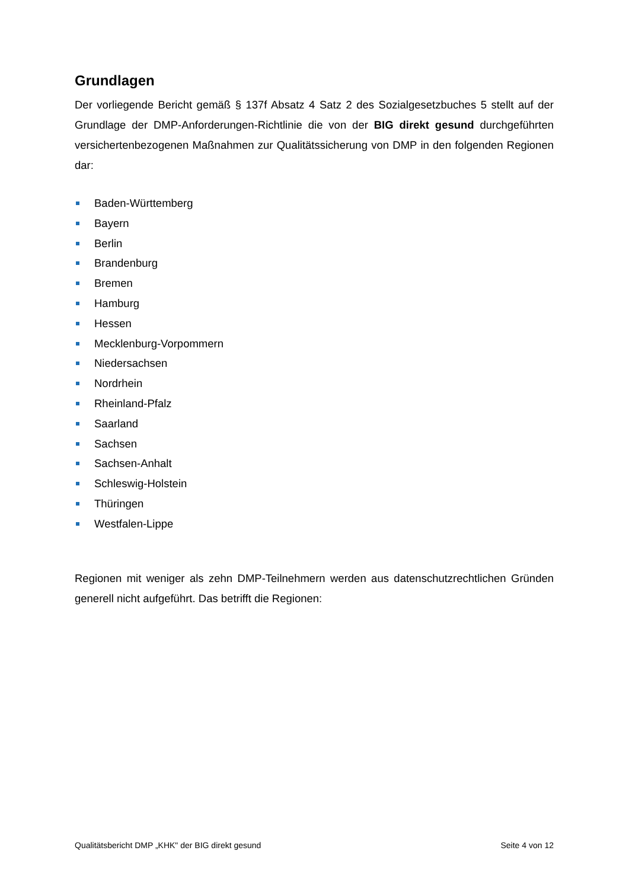Grundlagen
Der vorliegende Bericht gemäß § 137f Absatz 4 Satz 2 des Sozialgesetzbuches 5 stellt auf der Grundlage der DMP-Anforderungen-Richtlinie die von der BIG direkt gesund durchgeführten versichertenbezogenen Maßnahmen zur Qualitätssicherung von DMP in den folgenden Regionen dar:
Baden-Württemberg
Bayern
Berlin
Brandenburg
Bremen
Hamburg
Hessen
Mecklenburg-Vorpommern
Niedersachsen
Nordrhein
Rheinland-Pfalz
Saarland
Sachsen
Sachsen-Anhalt
Schleswig-Holstein
Thüringen
Westfalen-Lippe
Regionen mit weniger als zehn DMP-Teilnehmern werden aus datenschutzrechtlichen Gründen generell nicht aufgeführt. Das betrifft die Regionen:
Qualitätsbericht DMP „KHK" der BIG direkt gesund Seite 4 von 12